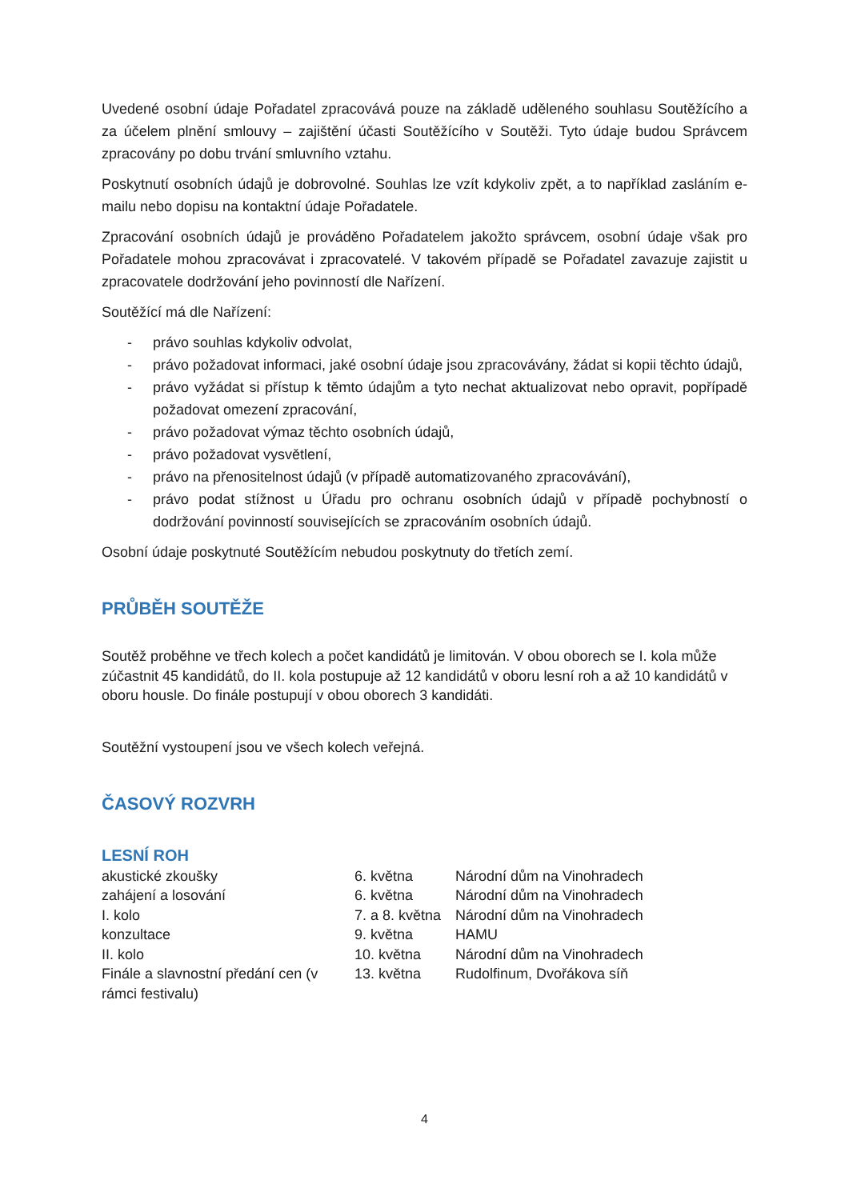Uvedené osobní údaje Pořadatel zpracovává pouze na základě uděleného souhlasu Soutěžícího a za účelem plnění smlouvy – zajištění účasti Soutěžícího v Soutěži. Tyto údaje budou Správcem zpracovány po dobu trvání smluvního vztahu.
Poskytnutí osobních údajů je dobrovolné. Souhlas lze vzít kdykoliv zpět, a to například zasláním e-mailu nebo dopisu na kontaktní údaje Pořadatele.
Zpracování osobních údajů je prováděno Pořadatelem jakožto správcem, osobní údaje však pro Pořadatele mohou zpracovávat i zpracovatelé. V takovém případě se Pořadatel zavazuje zajistit u zpracovatele dodržování jeho povinností dle Nařízení.
Soutěžící má dle Nařízení:
- právo souhlas kdykoliv odvolat,
- právo požadovat informaci, jaké osobní údaje jsou zpracovávány, žádat si kopii těchto údajů,
- právo vyžádat si přístup k těmto údajům a tyto nechat aktualizovat nebo opravit, popřípadě požadovat omezení zpracování,
- právo požadovat výmaz těchto osobních údajů,
- právo požadovat vysvětlení,
- právo na přenositelnost údajů (v případě automatizovaného zpracovávání),
- právo podat stížnost u Úřadu pro ochranu osobních údajů v případě pochybností o dodržování povinností souvisejících se zpracováním osobních údajů.
Osobní údaje poskytnuté Soutěžícím nebudou poskytnuty do třetích zemí.
PRŮBĚH SOUTĚŽE
Soutěž proběhne ve třech kolech a počet kandidátů je limitován. V obou oborech se I. kola může zúčastnit 45 kandidátů, do II. kola postupuje až 12 kandidátů v oboru lesní roh a až 10 kandidátů v oboru housle. Do finále postupují v obou oborech 3 kandidáti.
Soutěžní vystoupení jsou ve všech kolech veřejná.
ČASOVÝ ROZVRH
LESNÍ ROH
| akustické zkoušky | 6. května | Národní dům na Vinohradech |
| zahájení a losování | 6. května | Národní dům na Vinohradech |
| I. kolo | 7. a 8. května | Národní dům na Vinohradech |
| konzultace | 9. května | HAMU |
| II. kolo | 10. května | Národní dům na Vinohradech |
| Finále a slavnostní předání cen (v rámci festivalu) | 13. května | Rudolfinum, Dvořákova síň |
4